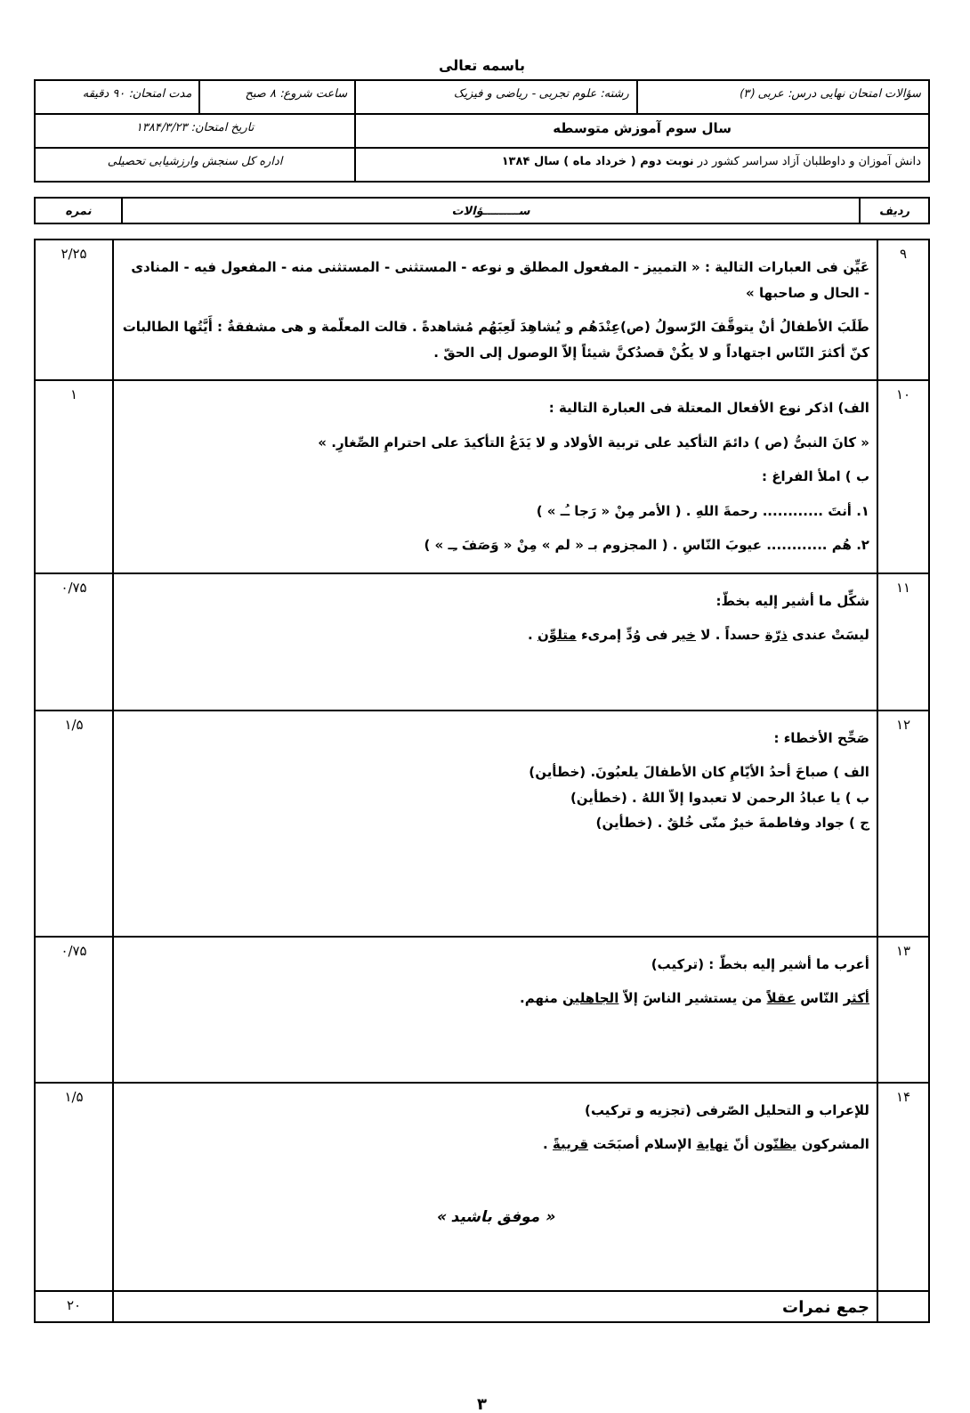باسمه تعالی
| سؤالات امتحان نهایی درس: عربی (۳) | رشته: علوم تجربی - ریاضی و فیزیک | ساعت شروع: ۸ صبح | مدت امتحان: ۹۰ دقیقه |
| سال سوم آموزش متوسطه | | تاریخ امتحان: ۱۳۸۴/۳/۲۳ | |
| دانش آموزان و داوطلبان آزاد سراسر کشور در نوبت دوم ( خرداد ماه ) سال ۱۳۸۴ | | اداره کل سنجش وارزشیابی تحصیلی | |
| ردیف | ســـــــــؤالات | نمره |
| --- | --- | --- |
| ۹ | عَیِّن فی العبارات التالیة : « التمییز - المفعول المطلق و نوعه - المستثنی - المستثنی منه - المفعول فیه - المنادی - الحال و صاحبها » طَلَبَ الأطفالُ أنْ یتوقَّفَ الرّسولُ (ص)عِنْدَهُم و یُشاهِدَ لَعِبَهُم مُشاهدةً . قالت المعلّمة و هی مشفقةٌ : أَیَّتُها الطالبات کنّ أکثرَ النّاس اجتهاداً و لا یکُنْ قصدُکنَّ شیئاً إلاّ الوصول إلی الحقّ . | ۲/۲۵ |
| ۱۰ | الف) اذکر نوع الأفعال المعتلة فی العبارة التالیة : « کانَ النبیُّ (ص ) دائمَ التأکید علی تربیة الأولاد و لا یَدَعُ التأکیدَ علی احترامِ الصِّغارِ. » ب ) املأ الفراغ : ۱. أنتَ ............ رحمةَ اللهِ . ( الأمر مِنْ « رَجا ـُـ » ) ۲. هُم ............ عیوبَ النّاسِ . ( المجزوم بـ « لم » مِنْ « وَصَفَ ـِـ » ) | ۱ |
| ۱۱ | شکِّل ما أشیر إلیه بخطّ: لیسَتْ عندی ذرّة حسداً . لا خیر فی وُدِّ إمرىء متلوِّن . | ۰/۷۵ |
| ۱۲ | صَحِّح الأخطاء : الف ) صباحَ أحدُ الأیّامِ کان الأطفالَ یلعبُونَ. (خطأین) ب ) یا عبادُ الرحمن لا تعبدوا إلاّ اللهُ . (خطأین) ج ) جواد وفاطمةَ خیرٌ منّی خُلقٌ . (خطأین) | ۱/۵ |
| ۱۳ | أعرب ما أشیر إلیه بخطّ : (ترکیب) أکثر النّاس عقلاً من یستشیر الناسَ إلاّ الجاهلین منهم. | ۰/۷۵ |
| ۱۴ | للإعراب و التحلیل الصّرفی (تجزیه و ترکیب) المشرکون یظنّون أنّ نهایة الإسلام أصبَحَت قریبةً . « موفق باشید » | ۱/۵ |
| | جمع نمرات | ۲۰ |
۳